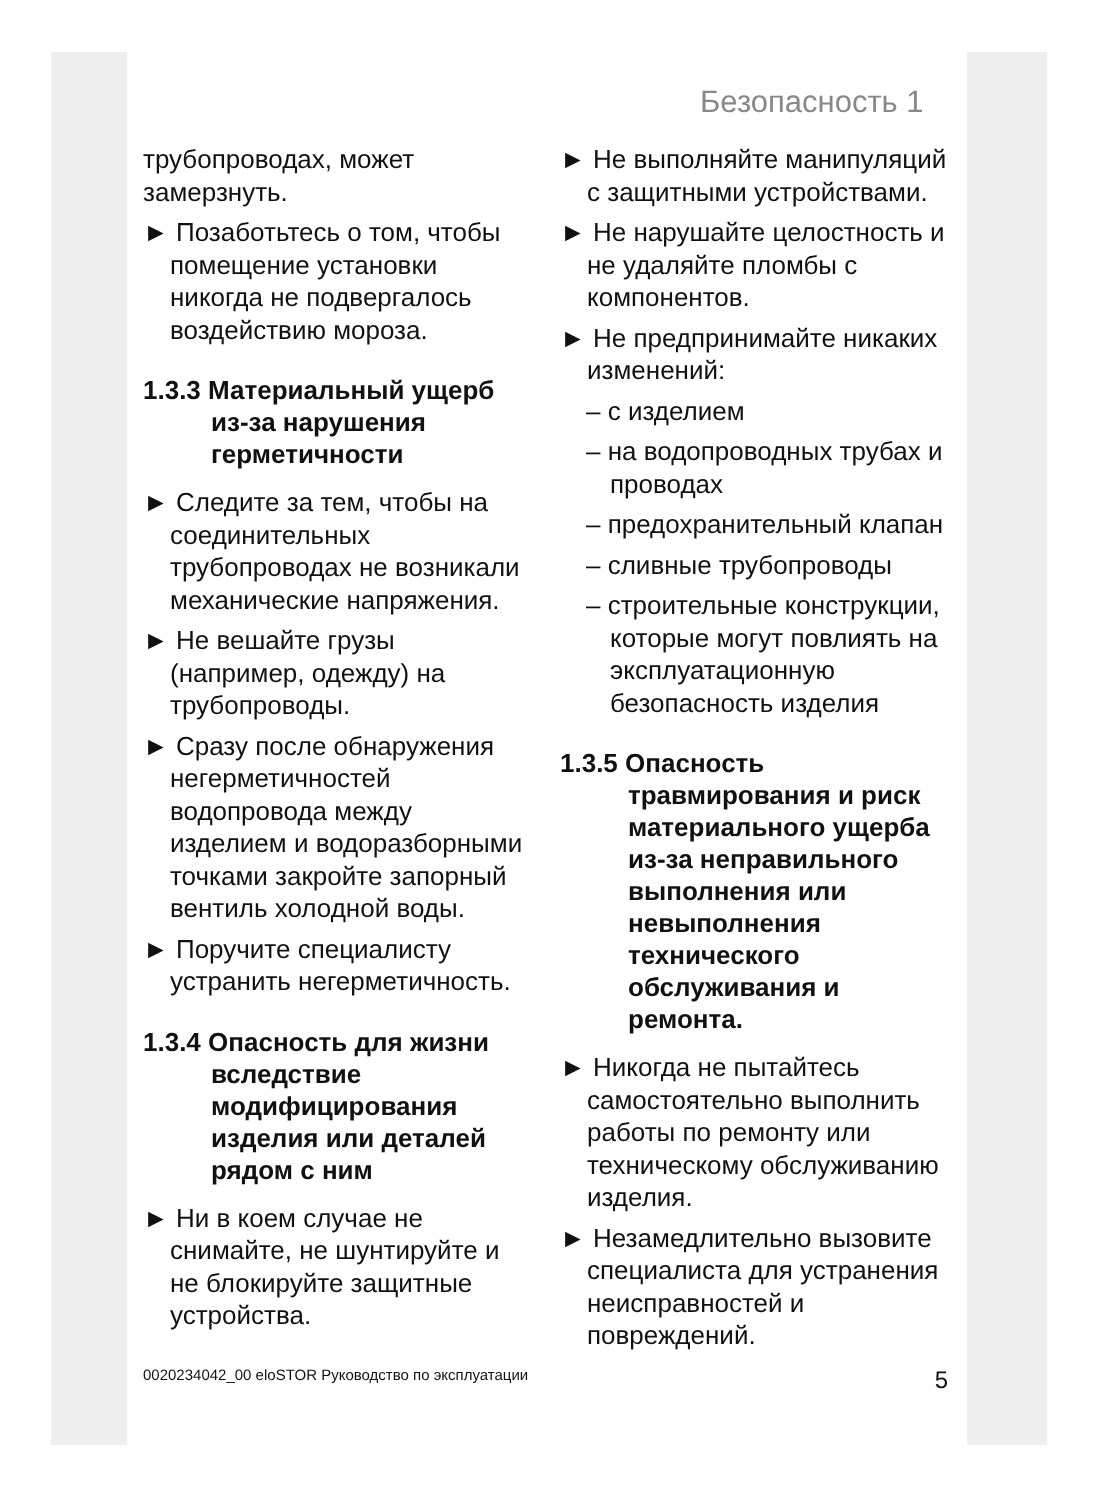Безопасность 1
трубопроводах, может замерзнуть.
► Позаботьтесь о том, чтобы помещение установки никогда не подвергалось воздействию мороза.
1.3.3 Материальный ущерб из-за нарушения герметичности
► Следите за тем, чтобы на соединительных трубопроводах не возникали механические напряжения.
► Не вешайте грузы (например, одежду) на трубопроводы.
► Сразу после обнаружения негерметичностей водопровода между изделием и водоразборными точками закройте запорный вентиль холодной воды.
► Поручите специалисту устранить негерметичность.
1.3.4 Опасность для жизни вследствие модифицирования изделия или деталей рядом с ним
► Ни в коем случае не снимайте, не шунтируйте и не блокируйте защитные устройства.
► Не выполняйте манипуляций с защитными устройствами.
► Не нарушайте целостность и не удаляйте пломбы с компонентов.
► Не предпринимайте никаких изменений:
– с изделием
– на водопроводных трубах и проводах
– предохранительный клапан
– сливные трубопроводы
– строительные конструкции, которые могут повлиять на эксплуатационную безопасность изделия
1.3.5 Опасность травмирования и риск материального ущерба из-за неправильного выполнения или невыполнения технического обслуживания и ремонта.
► Никогда не пытайтесь самостоятельно выполнить работы по ремонту или техническому обслуживанию изделия.
► Незамедлительно вызовите специалиста для устранения неисправностей и повреждений.
0020234042_00 eloSTOR Руководство по эксплуатации 5